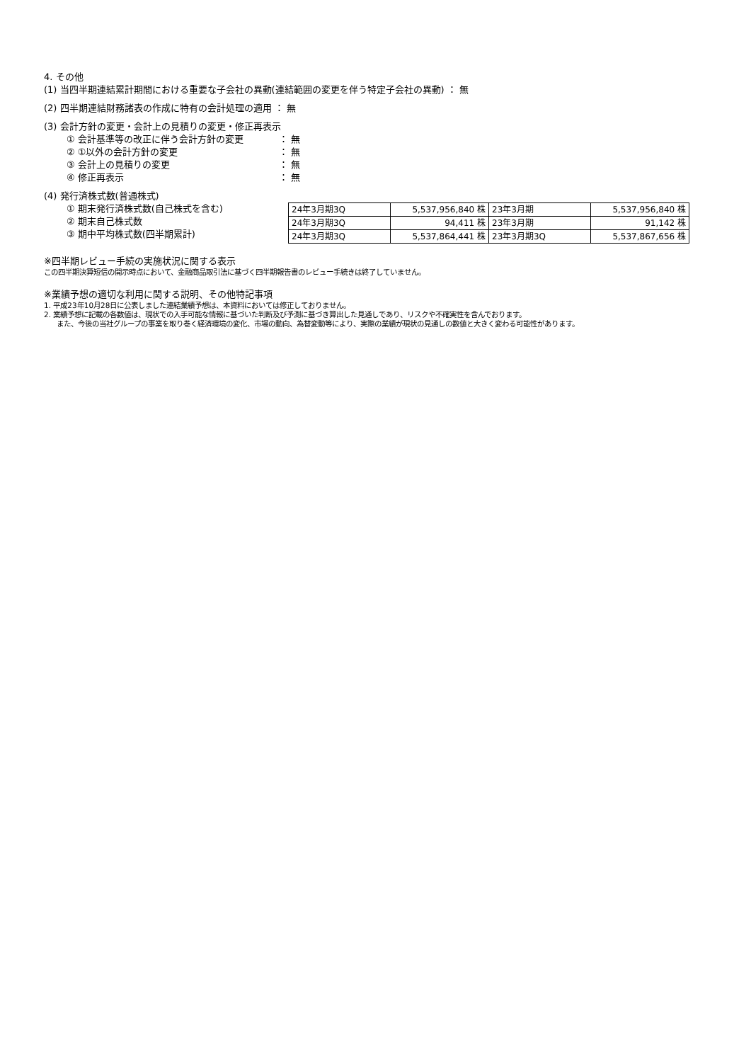4. その他
(1) 当四半期連結累計期間における重要な子会社の異動(連結範囲の変更を伴う特定子会社の異動) ： 無
(2) 四半期連結財務諸表の作成に特有の会計処理の適用 ： 無
(3) 会計方針の変更・会計上の見積りの変更・修正再表示
① 会計基準等の改正に伴う会計方針の変更 ： 無
② ①以外の会計方針の変更 ： 無
③ 会計上の見積りの変更 ： 無
④ 修正再表示 ： 無
(4) 発行済株式数(普通株式)
① 期末発行済株式数(自己株式を含む)
② 期末自己株式数
③ 期中平均株式数(四半期累計)
| 24年3月期3Q | 5,537,956,840 株 | 23年3月期 | 5,537,956,840 株 |
| 24年3月期3Q | 94,411 株 | 23年3月期 | 91,142 株 |
| 24年3月期3Q | 5,537,864,441 株 | 23年3月期3Q | 5,537,867,656 株 |
※四半期レビュー手続の実施状況に関する表示
この四半期決算短信の開示時点において、金融商品取引法に基づく四半期報告書のレビュー手続きは終了していません。
※業績予想の適切な利用に関する説明、その他特記事項
1. 平成23年10月28日に公表しました連結業績予想は、本資料においては修正しておりません。
2. 業績予想に記載の各数値は、現状での入手可能な情報に基づいた判断及び予測に基づき算出した見通しであり、リスクや不確実性を含んでおります。
また、今後の当社グループの事業を取り巻く経済環境の変化、市場の動向、為替変動等により、実際の業績が現状の見通しの数値と大きく変わる可能性があります。